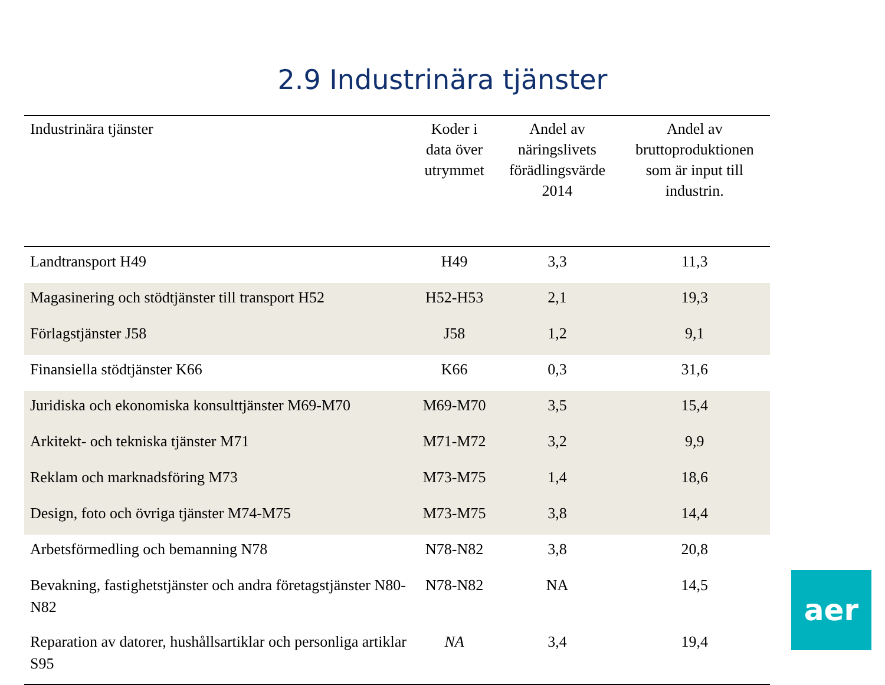2.9 Industrinära tjänster
| Industrinära tjänster | Koder i data över utrymmet | Andel av näringslivets förädlingsvärde 2014 | Andel av bruttoproduktionen som är input till industrin. |
| --- | --- | --- | --- |
| Landtransport H49 | H49 | 3,3 | 11,3 |
| Magasinering och stödtjänster till transport H52 | H52-H53 | 2,1 | 19,3 |
| Förlagstjänster J58 | J58 | 1,2 | 9,1 |
| Finansiella stödtjänster K66 | K66 | 0,3 | 31,6 |
| Juridiska och ekonomiska konsulttjänster M69-M70 | M69-M70 | 3,5 | 15,4 |
| Arkitekt- och tekniska tjänster M71 | M71-M72 | 3,2 | 9,9 |
| Reklam och marknadsföring M73 | M73-M75 | 1,4 | 18,6 |
| Design, foto och övriga tjänster M74-M75 | M73-M75 | 3,8 | 14,4 |
| Arbetsförmedling och bemanning N78 | N78-N82 | 3,8 | 20,8 |
| Bevakning, fastighetstjänster och andra företagstjänster N80-N82 | N78-N82 | NA | 14,5 |
| Reparation av datorer, hushållsartiklar och personliga artiklar S95 | NA | 3,4 | 19,4 |
aer